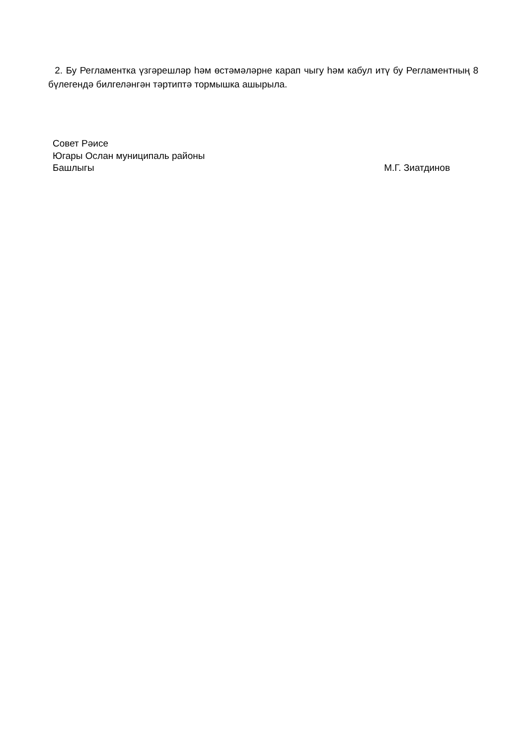2. Бу Регламентка үзгәрешләр һәм өстәмәләрне карап чыгу һәм кабул итү бу Регламентның 8 бүлегендә билгеләнгән тәртиптә тормышка ашырыла.
Совет Рәисе
Югары Ослан муниципаль районы
Башлыгы М.Г. Зиатдинов